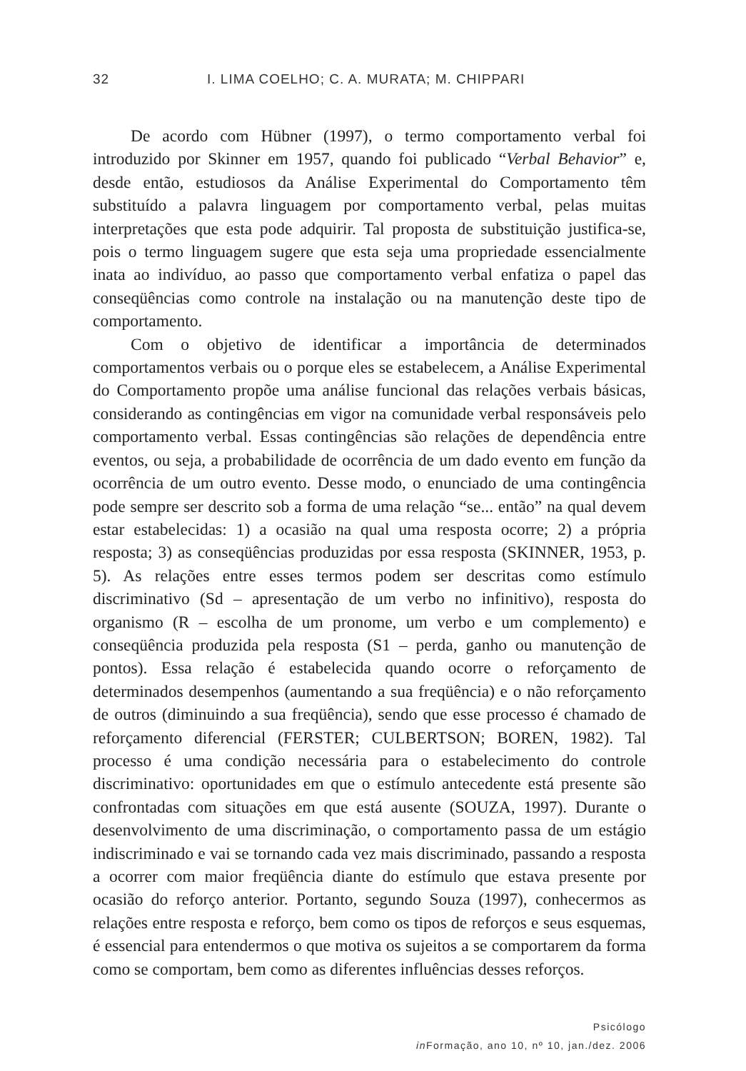32 I. LIMA COELHO; C. A. MURATA; M. CHIPPARI
De acordo com Hübner (1997), o termo comportamento verbal foi introduzido por Skinner em 1957, quando foi publicado “Verbal Behavior” e, desde então, estudiosos da Análise Experimental do Comportamento têm substituído a palavra linguagem por comportamento verbal, pelas muitas interpretações que esta pode adquirir. Tal proposta de substituição justifica-se, pois o termo linguagem sugere que esta seja uma propriedade essencialmente inata ao indivíduo, ao passo que comportamento verbal enfatiza o papel das conseqüências como controle na instalação ou na manutenção deste tipo de comportamento.
Com o objetivo de identificar a importância de determinados comportamentos verbais ou o porque eles se estabelecem, a Análise Experimental do Comportamento propõe uma análise funcional das relações verbais básicas, considerando as contingências em vigor na comunidade verbal responsáveis pelo comportamento verbal. Essas contingências são relações de dependência entre eventos, ou seja, a probabilidade de ocorrência de um dado evento em função da ocorrência de um outro evento. Desse modo, o enunciado de uma contingência pode sempre ser descrito sob a forma de uma relação “se... então” na qual devem estar estabelecidas: 1) a ocasião na qual uma resposta ocorre; 2) a própria resposta; 3) as conseqüências produzidas por essa resposta (SKINNER, 1953, p. 5). As relações entre esses termos podem ser descritas como estímulo discriminativo (Sd – apresentação de um verbo no infinitivo), resposta do organismo (R – escolha de um pronome, um verbo e um complemento) e conseqüência produzida pela resposta (S1 – perda, ganho ou manutenção de pontos). Essa relação é estabelecida quando ocorre o reforçamento de determinados desempenhos (aumentando a sua freqüência) e o não reforçamento de outros (diminuindo a sua freqüência), sendo que esse processo é chamado de reforçamento diferencial (FERSTER; CULBERTSON; BOREN, 1982). Tal processo é uma condição necessária para o estabelecimento do controle discriminativo: oportunidades em que o estímulo antecedente está presente são confrontadas com situações em que está ausente (SOUZA, 1997). Durante o desenvolvimento de uma discriminação, o comportamento passa de um estágio indiscriminado e vai se tornando cada vez mais discriminado, passando a resposta a ocorrer com maior freqüência diante do estímulo que estava presente por ocasião do reforço anterior. Portanto, segundo Souza (1997), conhecermos as relações entre resposta e reforço, bem como os tipos de reforços e seus esquemas, é essencial para entendermos o que motiva os sujeitos a se comportarem da forma como se comportam, bem como as diferentes influências desses reforços.
Psicólogo
in Formação, ano 10, nº 10, jan./dez. 2006